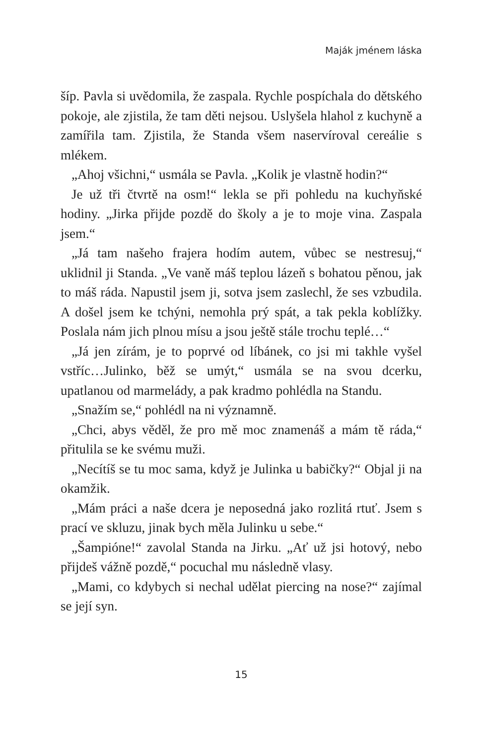Maják jménem láska
šíp. Pavla si uvědomila, že zaspala. Rychle pospíchala do dětského pokoje, ale zjistila, že tam děti nejsou. Uslyšela hlahol z kuchyně a zamířila tam. Zjistila, že Standa všem naservíroval cereálie s mlékem.
„Ahoj všichni,“ usmála se Pavla. „Kolik je vlastně hodin?“
Je už tři čtvrtě na osm!“ lekla se při pohledu na kuchyňské hodiny. „Jirka přijde pozdě do školy a je to moje vina. Zaspala jsem.“
„Já tam našeho frajera hodím autem, vůbec se nestresuj,“ uklidnil ji Standa. „Ve vaně máš teplou lázeň s bohatou pěnou, jak to máš ráda. Napustil jsem ji, sotva jsem zaslechl, že ses vzbudila. A došel jsem ke tchýni, nemohla prý spát, a tak pekla koblížky. Poslala nám jich plnou mísu a jsou ještě stále trochu teplé…“
„Já jen zírám, je to poprvé od líbánek, co jsi mi takhle vyšel vstříc…Julinko, běž se umýt,“ usmála se na svou dcerku, upatlanou od marmelády, a pak kradmo pohlédla na Standu.
„Snažím se,“ pohlédl na ni významně.
„Chci, abys věděl, že pro mě moc znamenáš a mám tě ráda,“ přitulila se ke svému muži.
„Necítíš se tu moc sama, když je Julinka u babičky?“ Objal ji na okamžik.
„Mám práci a naše dcera je neposedná jako rozlitá rtuť. Jsem s prací ve skluzu, jinak bych měla Julinku u sebe.“
„Šampióne!“ zavolal Standa na Jirku. „Ať už jsi hotový, nebo přijdeš vážně pozdě,“ pocuchal mu následně vlasy.
„Mami, co kdybych si nechal udělat piercing na nose?“ zajímal se její syn.
15